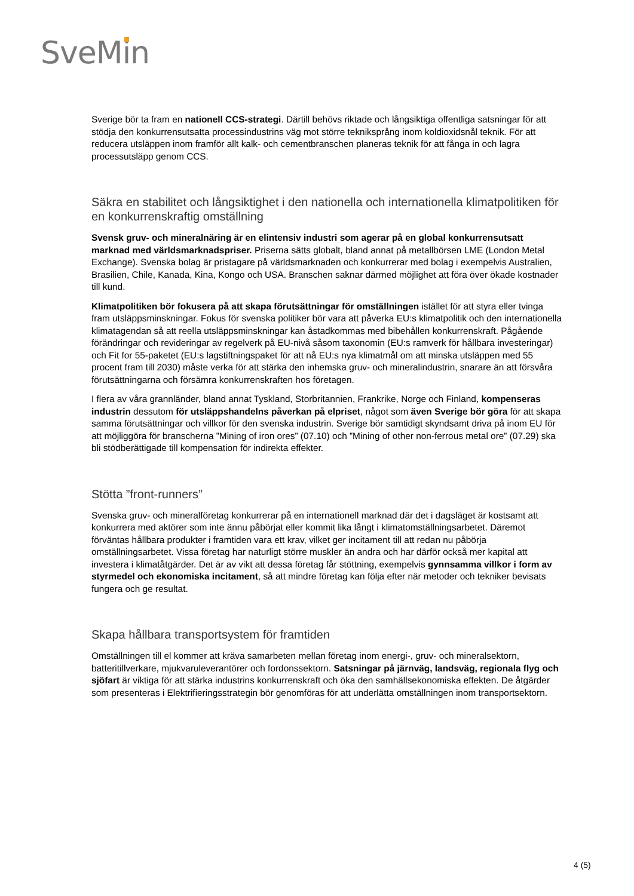SveMin
Sverige bör ta fram en nationell CCS-strategi. Därtill behövs riktade och långsiktiga offentliga satsningar för att stödja den konkurrensutsatta processindustrins väg mot större tekniksprång inom koldioxidsnål teknik. För att reducera utsläppen inom framför allt kalk- och cementbranschen planeras teknik för att fånga in och lagra processutsläpp genom CCS.
Säkra en stabilitet och långsiktighet i den nationella och internationella klimatpolitiken för en konkurrenskraftig omställning
Svensk gruv- och mineralnäring är en elintensiv industri som agerar på en global konkurrensutsatt marknad med världsmarknadspriser. Priserna sätts globalt, bland annat på metallbörsen LME (London Metal Exchange). Svenska bolag är pristagare på världsmarknaden och konkurrerar med bolag i exempelvis Australien, Brasilien, Chile, Kanada, Kina, Kongo och USA. Branschen saknar därmed möjlighet att föra över ökade kostnader till kund.
Klimatpolitiken bör fokusera på att skapa förutsättningar för omställningen istället för att styra eller tvinga fram utsläppsminskningar. Fokus för svenska politiker bör vara att påverka EU:s klimatpolitik och den internationella klimatagendan så att reella utsläppsminskningar kan åstadkommas med bibehållen konkurrenskraft. Pågående förändringar och revideringar av regelverk på EU-nivå såsom taxonomin (EU:s ramverk för hållbara investeringar) och Fit for 55-paketet (EU:s lagstiftningspaket för att nå EU:s nya klimatmål om att minska utsläppen med 55 procent fram till 2030) måste verka för att stärka den inhemska gruv- och mineralindustrin, snarare än att försvåra förutsättningarna och försämra konkurrenskraften hos företagen.
I flera av våra grannländer, bland annat Tyskland, Storbritannien, Frankrike, Norge och Finland, kompenseras industrin dessutom för utsläppshandelns påverkan på elpriset, något som även Sverige bör göra för att skapa samma förutsättningar och villkor för den svenska industrin. Sverige bör samtidigt skyndsamt driva på inom EU för att möjliggöra för branscherna ”Mining of iron ores” (07.10) och ”Mining of other non-ferrous metal ore” (07.29) ska bli stödberättigade till kompensation för indirekta effekter.
Stötta ”front-runners”
Svenska gruv- och mineralföretag konkurrerar på en internationell marknad där det i dagsläget är kostsamt att konkurrera med aktörer som inte ännu påbörjat eller kommit lika långt i klimatomställningsarbetet. Däremot förväntas hållbara produkter i framtiden vara ett krav, vilket ger incitament till att redan nu påbörja omställningsarbetet. Vissa företag har naturligt större muskler än andra och har därför också mer kapital att investera i klimatåtgärder. Det är av vikt att dessa företag får stöttning, exempelvis gynnsamma villkor i form av styrmedel och ekonomiska incitament, så att mindre företag kan följa efter när metoder och tekniker bevisats fungera och ge resultat.
Skapa hållbara transportsystem för framtiden
Omställningen till el kommer att kräva samarbeten mellan företag inom energi-, gruv- och mineralsektorn, batteritillverkare, mjukvaruleverantörer och fordonssektorn. Satsningar på järnväg, landsväg, regionala flyg och sjöfart är viktiga för att stärka industrins konkurrenskraft och öka den samhällsekonomiska effekten. De åtgärder som presenteras i Elektrifieringsstrategin bör genomföras för att underlätta omställningen inom transportsektorn.
4 (5)